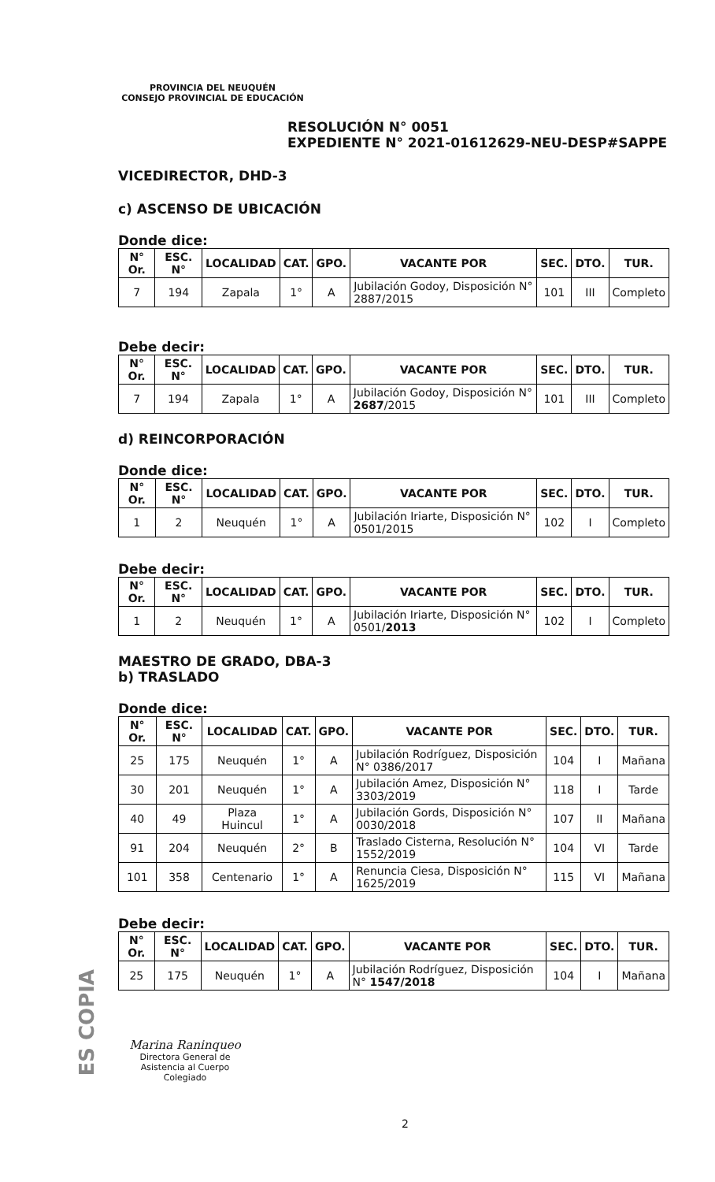PROVINCIA DEL NEUQUÉN
CONSEJO PROVINCIAL DE EDUCACIÓN
RESOLUCIÓN N° 0051
EXPEDIENTE N° 2021-01612629-NEU-DESP#SAPPE
VICEDIRECTOR, DHD-3
c) ASCENSO DE UBICACIÓN
Donde dice:
| N° Or. | ESC. N° | LOCALIDAD | CAT. | GPO. | VACANTE POR | SEC. | DTO. | TUR. |
| --- | --- | --- | --- | --- | --- | --- | --- | --- |
| 7 | 194 | Zapala | 1° | A | Jubilación Godoy, Disposición N° 2887/2015 | 101 | III | Completo |
Debe decir:
| N° Or. | ESC. N° | LOCALIDAD | CAT. | GPO. | VACANTE POR | SEC. | DTO. | TUR. |
| --- | --- | --- | --- | --- | --- | --- | --- | --- |
| 7 | 194 | Zapala | 1° | A | Jubilación Godoy, Disposición N° 2687 /2015 | 101 | III | Completo |
d) REINCORPORACIÓN
Donde dice:
| N° Or. | ESC. N° | LOCALIDAD | CAT. | GPO. | VACANTE POR | SEC. | DTO. | TUR. |
| --- | --- | --- | --- | --- | --- | --- | --- | --- |
| 1 | 2 | Neuquén | 1° | A | Jubilación Iriarte, Disposición N° 0501/2015 | 102 | I | Completo |
Debe decir:
| N° Or. | ESC. N° | LOCALIDAD | CAT. | GPO. | VACANTE POR | SEC. | DTO. | TUR. |
| --- | --- | --- | --- | --- | --- | --- | --- | --- |
| 1 | 2 | Neuquén | 1° | A | Jubilación Iriarte, Disposición N° 0501/ 2013 | 102 | I | Completo |
MAESTRO DE GRADO, DBA-3
b) TRASLADO
Donde dice:
| N° Or. | ESC. N° | LOCALIDAD | CAT. | GPO. | VACANTE POR | SEC. | DTO. | TUR. |
| --- | --- | --- | --- | --- | --- | --- | --- | --- |
| 25 | 175 | Neuquén | 1° | A | Jubilación Rodríguez, Disposición N° 0386/2017 | 104 | I | Mañana |
| 30 | 201 | Neuquén | 1° | A | Jubilación Amez, Disposición N° 3303/2019 | 118 | I | Tarde |
| 40 | 49 | Plaza Huincul | 1° | A | Jubilación Gords, Disposición N° 0030/2018 | 107 | II | Mañana |
| 91 | 204 | Neuquén | 2° | B | Traslado Cisterna, Resolución N° 1552/2019 | 104 | VI | Tarde |
| 101 | 358 | Centenario | 1° | A | Renuncia Ciesa, Disposición N° 1625/2019 | 115 | VI | Mañana |
Debe decir:
| N° Or. | ESC. N° | LOCALIDAD | CAT. | GPO. | VACANTE POR | SEC. | DTO. | TUR. |
| --- | --- | --- | --- | --- | --- | --- | --- | --- |
| 25 | 175 | Neuquén | 1° | A | Jubilación Rodríguez, Disposición N° 1547/2018 | 104 | I | Mañana |
Marina Raninqueo
Directora General de
Asistencia al Cuerpo Colegiado
2
ES COPIA